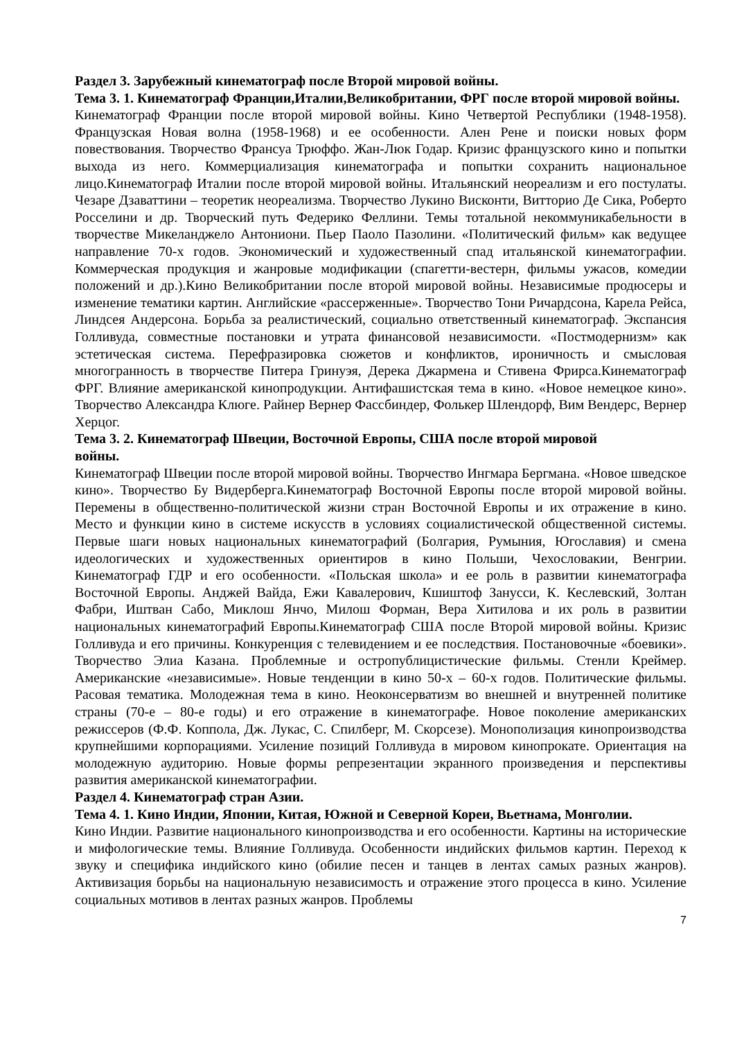Раздел 3. Зарубежный кинематограф после Второй мировой войны.
Тема 3. 1. Кинематограф Франции,Италии,Великобритании, ФРГ после второй мировой войны.
Кинематограф Франции после второй мировой войны. Кино Четвертой Республики (1948-1958). Французская Новая волна (1958-1968) и ее особенности. Ален Рене и поиски новых форм повествования. Творчество Франсуа Трюффо. Жан-Люк Годар. Кризис французского кино и попытки выхода из него. Коммерциализация кинематографа и попытки сохранить национальное лицо.Кинематограф Италии после второй мировой войны. Итальянский неореализм и его постулаты. Чезаре Дзаваттини – теоретик неореализма. Творчество Лукино Висконти, Витторио Де Сика, Роберто Росселини и др. Творческий путь Федерико Феллини. Темы тотальной некоммуникабельности в творчестве Микеланджело Антониони. Пьер Паоло Пазолини. «Политический фильм» как ведущее направление 70-х годов. Экономический и художественный спад итальянской кинематографии. Коммерческая продукция и жанровые модификации (спагетти-вестерн, фильмы ужасов, комедии положений и др.).Кино Великобритании после второй мировой войны. Независимые продюсеры и изменение тематики картин. Английские «рассерженные». Творчество Тони Ричардсона, Карела Рейса, Линдсея Андерсона. Борьба за реалистический, социально ответственный кинематограф. Экспансия Голливуда, совместные постановки и утрата финансовой независимости. «Постмодернизм» как эстетическая система. Перефразировка сюжетов и конфликтов, ироничность и смысловая многогранность в творчестве Питера Гринуэя, Дерека Джармена и Стивена Фрирса.Кинематограф ФРГ. Влияние американской кинопродукции. Антифашистская тема в кино. «Новое немецкое кино». Творчество Александра Клюге. Райнер Вернер Фассбиндер, Фолькер Шлендорф, Вим Вендерс, Вернер Херцог.
Тема 3. 2. Кинематограф Швеции, Восточной Европы, США после второй мировой
войны.
Кинематограф Швеции после второй мировой войны. Творчество Ингмара Бергмана. «Новое шведское кино». Творчество Бу Видерберга.Кинематограф Восточной Европы после второй мировой войны. Перемены в общественно-политической жизни стран Восточной Европы и их отражение в кино. Место и функции кино в системе искусств в условиях социалистической общественной системы. Первые шаги новых национальных кинематографий (Болгария, Румыния, Югославия) и смена идеологических и художественных ориентиров в кино Польши, Чехословакии, Венгрии. Кинематограф ГДР и его особенности. «Польская школа» и ее роль в развитии кинематографа Восточной Европы. Анджей Вайда, Ежи Кавалерович, Кшиштоф Занусси, К. Кеслевский, Золтан Фабри, Иштван Сабо, Миклош Янчо, Милош Форман, Вера Хитилова и их роль в развитии национальных кинематографий Европы.Кинематограф США после Второй мировой войны. Кризис Голливуда и его причины. Конкуренция с телевидением и ее последствия. Постановочные «боевики». Творчество Элиа Казана. Проблемные и остропублицистические фильмы. Стенли Креймер. Американские «независимые». Новые тенденции в кино 50-х – 60-х годов. Политические фильмы. Расовая тематика. Молодежная тема в кино. Неоконсерватизм во внешней и внутренней политике страны (70-е – 80-е годы) и его отражение в кинематографе. Новое поколение американских режиссеров (Ф.Ф. Коппола, Дж. Лукас, С. Спилберг, М. Скорсезе). Монополизация кинопроизводства крупнейшими корпорациями. Усиление позиций Голливуда в мировом кинопрокате. Ориентация на молодежную аудиторию. Новые формы репрезентации экранного произведения и перспективы развития американской кинематографии.
Раздел 4. Кинематограф стран Азии.
Тема 4. 1. Кино Индии, Японии, Китая, Южной и Северной Кореи, Вьетнама, Монголии.
Кино Индии. Развитие национального кинопроизводства и его особенности. Картины на исторические и мифологические темы. Влияние Голливуда. Особенности индийских фильмов картин. Переход к звуку и специфика индийского кино (обилие песен и танцев в лентах самых разных жанров). Активизация борьбы на национальную независимость и отражение этого процесса в кино. Усиление социальных мотивов в лентах разных жанров. Проблемы
7